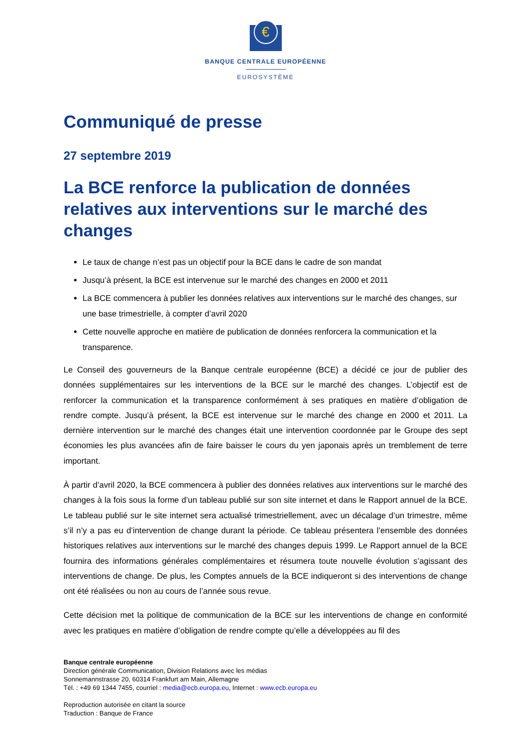€
BANQUE CENTRALE EUROPÉENNE
EUROSYSTÈME
Communiqué de presse
27 septembre 2019
La BCE renforce la publication de données relatives aux interventions sur le marché des changes
Le taux de change n’est pas un objectif pour la BCE dans le cadre de son mandat
Jusqu’à présent, la BCE est intervenue sur le marché des changes en 2000 et 2011
La BCE commencera à publier les données relatives aux interventions sur le marché des changes, sur une base trimestrielle, à compter d’avril 2020
Cette nouvelle approche en matière de publication de données renforcera la communication et la transparence.
Le Conseil des gouverneurs de la Banque centrale européenne (BCE) a décidé ce jour de publier des données supplémentaires sur les interventions de la BCE sur le marché des changes. L’objectif est de renforcer la communication et la transparence conformément à ses pratiques en matière d’obligation de rendre compte. Jusqu’à présent, la BCE est intervenue sur le marché des change en 2000 et 2011. La dernière intervention sur le marché des changes était une intervention coordonnée par le Groupe des sept économies les plus avancées afin de faire baisser le cours du yen japonais après un tremblement de terre important.
À partir d’avril 2020, la BCE commencera à publier des données relatives aux interventions sur le marché des changes à la fois sous la forme d’un tableau publié sur son site internet et dans le Rapport annuel de la BCE. Le tableau publié sur le site internet sera actualisé trimestriellement, avec un décalage d’un trimestre, même s’il n’y a pas eu d’intervention de change durant la période. Ce tableau présentera l’ensemble des données historiques relatives aux interventions sur le marché des changes depuis 1999. Le Rapport annuel de la BCE fournira des informations générales complémentaires et résumera toute nouvelle évolution s’agissant des interventions de change. De plus, les Comptes annuels de la BCE indiqueront si des interventions de change ont été réalisées ou non au cours de l’année sous revue.
Cette décision met la politique de communication de la BCE sur les interventions de change en conformité avec les pratiques en matière d’obligation de rendre compte qu’elle a développées au fil des
Banque centrale européenne
Direction générale Communication, Division Relations avec les médias
Sonnemannstrasse 20, 60314 Frankfurt am Main, Allemagne
Tél. : +49 69 1344 7455, courriel : media@ecb.europa.eu, Internet : www.ecb.europa.eu
Reproduction autorisée en citant la source
Traduction : Banque de France